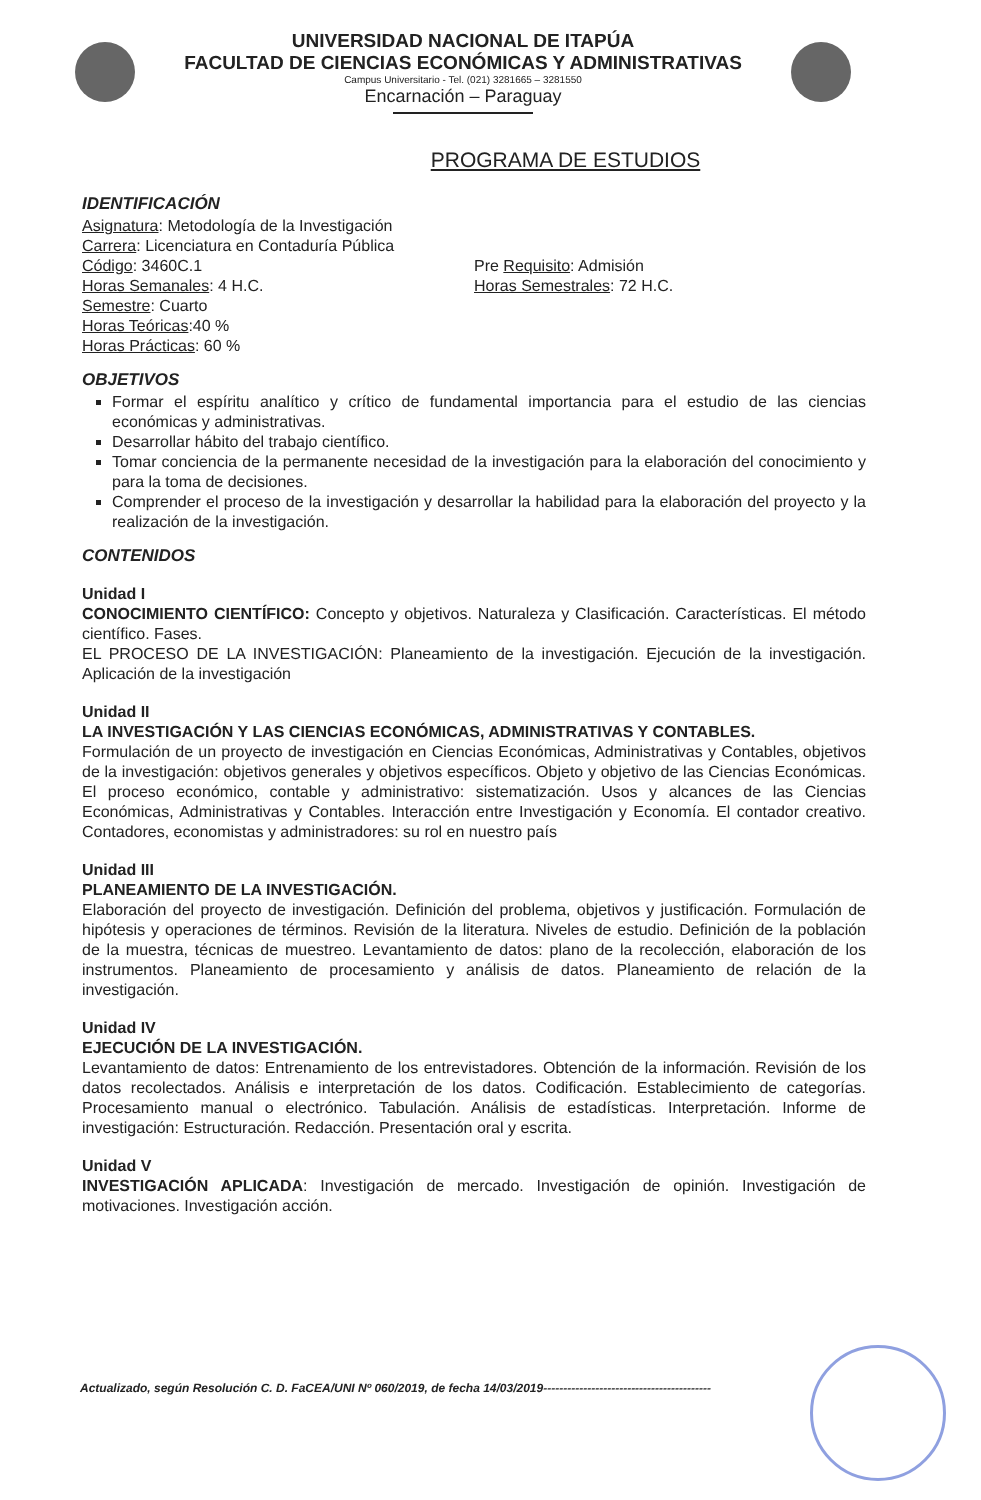UNIVERSIDAD NACIONAL DE ITAPÚA
FACULTAD DE CIENCIAS ECONÓMICAS Y ADMINISTRATIVAS
Campus Universitario - Tel. (021) 3281665 – 3281550
Encarnación – Paraguay
PROGRAMA DE ESTUDIOS
IDENTIFICACIÓN
Asignatura: Metodología de la Investigación
Carrera: Licenciatura en Contaduría Pública
Código: 3460C.1
Horas Semanales: 4 H.C.
Semestre: Cuarto
Horas Teóricas:40 %
Horas Prácticas: 60 %
Pre Requisito: Admisión
Horas Semestrales: 72 H.C.
OBJETIVOS
Formar el espíritu analítico y crítico de fundamental importancia para el estudio de las ciencias económicas y administrativas.
Desarrollar hábito del trabajo científico.
Tomar conciencia de la permanente necesidad de la investigación para la elaboración del conocimiento y para la toma de decisiones.
Comprender el proceso de la investigación y desarrollar la habilidad para la elaboración del proyecto y la realización de la investigación.
CONTENIDOS
Unidad I
CONOCIMIENTO CIENTÍFICO: Concepto y objetivos. Naturaleza y Clasificación. Características. El método científico. Fases.
EL PROCESO DE LA INVESTIGACIÓN: Planeamiento de la investigación. Ejecución de la investigación. Aplicación de la investigación
Unidad II
LA INVESTIGACIÓN Y LAS CIENCIAS ECONÓMICAS, ADMINISTRATIVAS Y CONTABLES.
Formulación de un proyecto de investigación en Ciencias Económicas, Administrativas y Contables, objetivos de la investigación: objetivos generales y objetivos específicos. Objeto y objetivo de las Ciencias Económicas. El proceso económico, contable y administrativo: sistematización. Usos y alcances de las Ciencias Económicas, Administrativas y Contables. Interacción entre Investigación y Economía. El contador creativo. Contadores, economistas y administradores: su rol en nuestro país
Unidad III
PLANEAMIENTO DE LA INVESTIGACIÓN.
Elaboración del proyecto de investigación. Definición del problema, objetivos y justificación. Formulación de hipótesis y operaciones de términos. Revisión de la literatura. Niveles de estudio. Definición de la población de la muestra, técnicas de muestreo. Levantamiento de datos: plano de la recolección, elaboración de los instrumentos. Planeamiento de procesamiento y análisis de datos. Planeamiento de relación de la investigación.
Unidad IV
EJECUCIÓN DE LA INVESTIGACIÓN.
Levantamiento de datos: Entrenamiento de los entrevistadores. Obtención de la información. Revisión de los datos recolectados. Análisis e interpretación de los datos. Codificación. Establecimiento de categorías. Procesamiento manual o electrónico. Tabulación. Análisis de estadísticas. Interpretación. Informe de investigación: Estructuración. Redacción. Presentación oral y escrita.
Unidad V
INVESTIGACIÓN APLICADA: Investigación de mercado. Investigación de opinión. Investigación de motivaciones. Investigación acción.
Actualizado, según Resolución C. D. FaCEA/UNI Nº 060/2019, de fecha 14/03/2019------------------------------------------